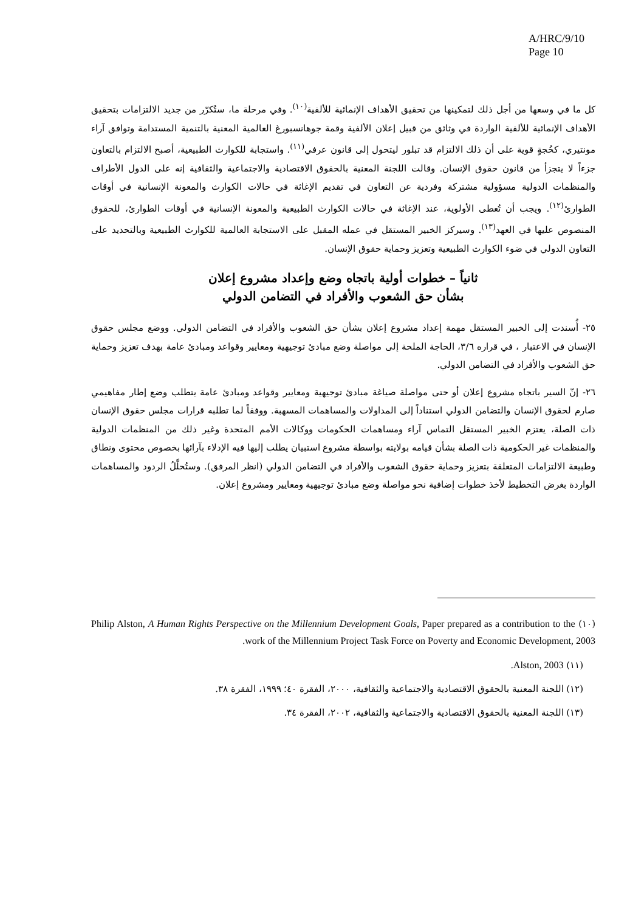A/HRC/9/10
Page 10
كل ما في وسعها من أجل ذلك لتمكينها من تحقيق الأهداف الإنمائية للألفية<sup>(١٠)</sup>. وفي مرحلة ما، ستُكرّر من جديد الالتزامات بتحقيق الأهداف الإنمائية للألفية الواردة في وثائق من قبيل إعلان الألفية وقمة جوهانسبورغ العالمية المعنية بالتنمية المستدامة وتوافق آراء مونتيري، كحُجةٍ قوية على أن ذلك الالتزام قد تبلور ليتحول إلى قانون عرفي<sup>(١١)</sup>. واستجابة للكوارث الطبيعية، أصبح الالتزام بالتعاون جزءاً لا يتجزأ من قانون حقوق الإنسان. وقالت اللجنة المعنية بالحقوق الاقتصادية والاجتماعية والثقافية إنه على الدول الأطراف والمنظمات الدولية مسؤولية مشتركة وفردية عن التعاون في تقديم الإغاثة في حالات الكوارث والمعونة الإنسانية في أوقات الطوارئ<sup>(١٢)</sup>. ويجب أن تُعطى الأولوية، عند الإغاثة في حالات الكوارث الطبيعية والمعونة الإنسانية في أوقات الطوارئ، للحقوق المنصوص عليها في العهد<sup>(١٣)</sup>. وسيركز الخبير المستقل في عمله المقبل على الاستجابة العالمية للكوارث الطبيعية وبالتحديد على التعاون الدولي في ضوء الكوارث الطبيعية وتعزيز وحماية حقوق الإنسان.
ثانياً – خطوات أولية باتجاه وضع وإعداد مشروع إعلان
بشأن حق الشعوب والأفراد في التضامن الدولي
٢٥- أُسندت إلى الخبير المستقل مهمة إعداد مشروع إعلان بشأن حق الشعوب والأفراد في التضامن الدولي. ووضع مجلس حقوق الإنسان في الاعتبار ، في قراره ٣/٦، الحاجة الملحة إلى مواصلة وضع مبادئ توجيهية ومعايير وقواعد ومبادئ عامة بهدف تعزيز وحماية حق الشعوب والأفراد في التضامن الدولي.
٢٦- إنّ السير باتجاه مشروع إعلان أو حتى مواصلة صياغة مبادئ توجيهية ومعايير وقواعد ومبادئ عامة يتطلب وضع إطار مفاهيمي صارم لحقوق الإنسان والتضامن الدولي استناداً إلى المداولات والمساهمات المسهبة. ووفقاً لما تطلبه قرارات مجلس حقوق الإنسان ذات الصلة، يعتزم الخبير المستقل التماس آراء ومساهمات الحكومات ووكالات الأمم المتحدة وغير ذلك من المنظمات الدولية والمنظمات غير الحكومية ذات الصلة بشأن قيامه بولايته بواسطة مشروع استبيان يطلب إليها فيه الإدلاء بآرائها بخصوص محتوى ونطاق وطبيعة الالتزامات المتعلقة بتعزيز وحماية حقوق الشعوب والأفراد في التضامن الدولي (انظر المرفق). وستُحلَّلُ الردود والمساهمات الواردة بغرض التخطيط لأخذ خطوات إضافية نحو مواصلة وضع مبادئ توجيهية ومعايير ومشروع إعلان.
(١٠) Philip Alston, A Human Rights Perspective on the Millennium Development Goals, Paper prepared as a contribution to the work of the Millennium Project Task Force on Poverty and Economic Development, 2003.
(١١) Alston, 2003.
(١٢) اللجنة المعنية بالحقوق الاقتصادية والاجتماعية والثقافية، ٢٠٠٠، الفقرة ٤٠؛ ١٩٩٩، الفقرة ٣٨.
(١٣) اللجنة المعنية بالحقوق الاقتصادية والاجتماعية والثقافية، ٢٠٠٢، الفقرة ٣٤.